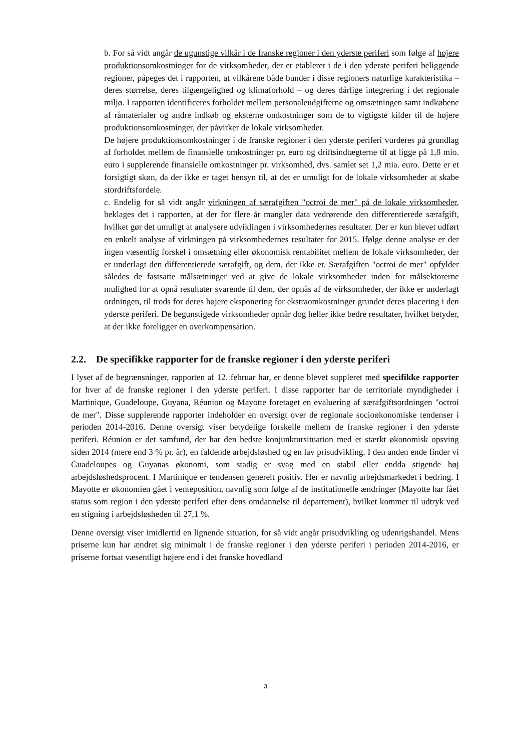b. For så vidt angår de ugunstige vilkår i de franske regioner i den yderste periferi som følge af højere produktionsomkostninger for de virksomheder, der er etableret i de i den yderste periferi beliggende regioner, påpeges det i rapporten, at vilkårene både bunder i disse regioners naturlige karakteristika – deres størrelse, deres tilgængelighed og klimaforhold – og deres dårlige integrering i det regionale miljø. I rapporten identificeres forholdet mellem personaleudgifterne og omsætningen samt indkøbene af råmaterialer og andre indkøb og eksterne omkostninger som de to vigtigste kilder til de højere produktionsomkostninger, der påvirker de lokale virksomheder.
De højere produktionsomkostninger i de franske regioner i den yderste periferi vurderes på grundlag af forholdet mellem de finansielle omkostninger pr. euro og driftsindtægterne til at ligge på 1,8 mio. euro i supplerende finansielle omkostninger pr. virksomhed, dvs. samlet set 1,2 mia. euro. Dette er et forsigtigt skøn, da der ikke er taget hensyn til, at det er umuligt for de lokale virksomheder at skabe stordriftsfordele.
c. Endelig for så vidt angår virkningen af særafgiften "octroi de mer" på de lokale virksomheder, beklages det i rapporten, at der for flere år mangler data vedrørende den differentierede særafgift, hvilket gør det umuligt at analysere udviklingen i virksomhedernes resultater. Der er kun blevet udført en enkelt analyse af virkningen på virksomhedernes resultater for 2015. Ifølge denne analyse er der ingen væsentlig forskel i omsætning eller økonomisk rentabilitet mellem de lokale virksomheder, der er underlagt den differentierede særafgift, og dem, der ikke er. Særafgiften "octroi de mer" opfylder således de fastsatte målsætninger ved at give de lokale virksomheder inden for målsektorerne mulighed for at opnå resultater svarende til dem, der opnås af de virksomheder, der ikke er underlagt ordningen, til trods for deres højere eksponering for ekstraomkostninger grundet deres placering i den yderste periferi. De begunstigede virksomheder opnår dog heller ikke bedre resultater, hvilket betyder, at der ikke foreligger en overkompensation.
2.2. De specifikke rapporter for de franske regioner i den yderste periferi
I lyset af de begrænsninger, rapporten af 12. februar har, er denne blevet suppleret med specifikke rapporter for hver af de franske regioner i den yderste periferi. I disse rapporter har de territoriale myndigheder i Martinique, Guadeloupe, Guyana, Réunion og Mayotte foretaget en evaluering af særafgiftsordningen "octroi de mer". Disse supplerende rapporter indeholder en oversigt over de regionale socioøkonomiske tendenser i perioden 2014-2016. Denne oversigt viser betydelige forskelle mellem de franske regioner i den yderste periferi. Réunion er det samfund, der har den bedste konjunktursituation med et stærkt økonomisk opsving siden 2014 (mere end 3 % pr. år), en faldende arbejdsløshed og en lav prisudvikling. I den anden ende finder vi Guadeloupes og Guyanas økonomi, som stadig er svag med en stabil eller endda stigende høj arbejdsløshedsprocent. I Martinique er tendensen generelt positiv. Her er navnlig arbejdsmarkedet i bedring. I Mayotte er økonomien gået i venteposition, navnlig som følge af de institutionelle ændringer (Mayotte har fået status som region i den yderste periferi efter dens omdannelse til departement), hvilket kommer til udtryk ved en stigning i arbejdsløsheden til 27,1 %.
Denne oversigt viser imidlertid en lignende situation, for så vidt angår prisudvikling og udenrigshandel. Mens priserne kun har ændret sig minimalt i de franske regioner i den yderste periferi i perioden 2014-2016, er priserne fortsat væsentligt højere end i det franske hovedland
3